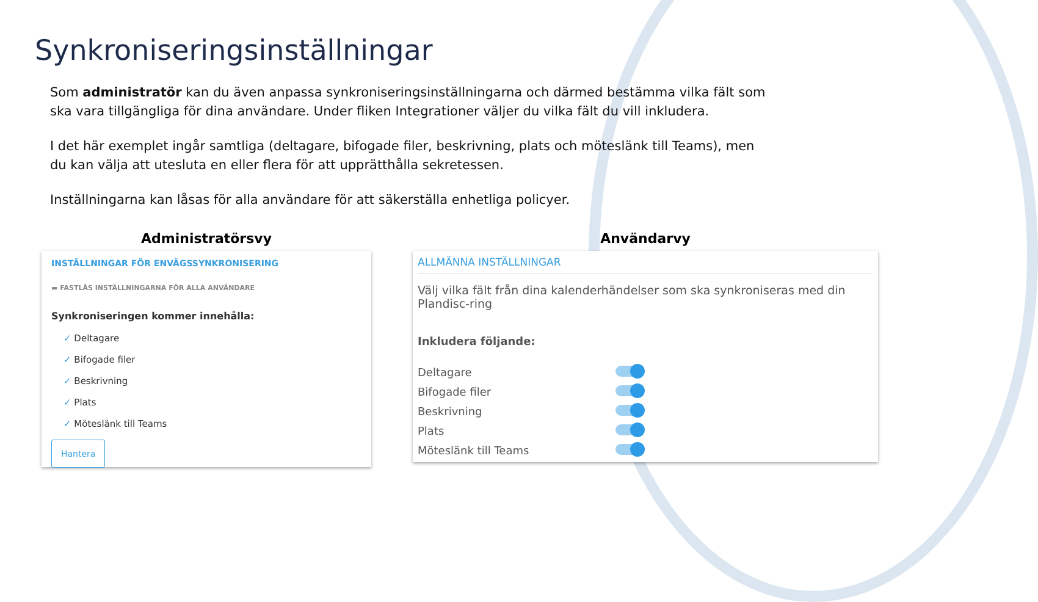Synkroniseringsinställningar
Som administratör kan du även anpassa synkroniseringsinställningarna och därmed bestämma vilka fält som ska vara tillgängliga för dina användare. Under fliken Integrationer väljer du vilka fält du vill inkludera.
I det här exemplet ingår samtliga (deltagare, bifogade filer, beskrivning, plats och möteslänk till Teams), men du kan välja att utesluta en eller flera för att upprätthålla sekretessen.
Inställningarna kan låsas för alla användare för att säkerställa enhetliga policyer.
Administratörsvy
INSTÄLLNINGAR FÖR ENVÄGSSYNKRONISERING
▬ FASTLÅS INSTÄLLNINGARNA FÖR ALLA ANVÄNDARE
Synkroniseringen kommer innehålla:
✓ Deltagare
✓ Bifogade filer
✓ Beskrivning
✓ Plats
✓ Möteslänk till Teams
Hantera
Användarvy
ALLMÄNNA INSTÄLLNINGAR
Välj vilka fält från dina kalenderhändelser som ska synkroniseras med din Plandisc-ring
Inkludera följande:
Deltagare
Bifogade filer
Beskrivning
Plats
Möteslänk till Teams